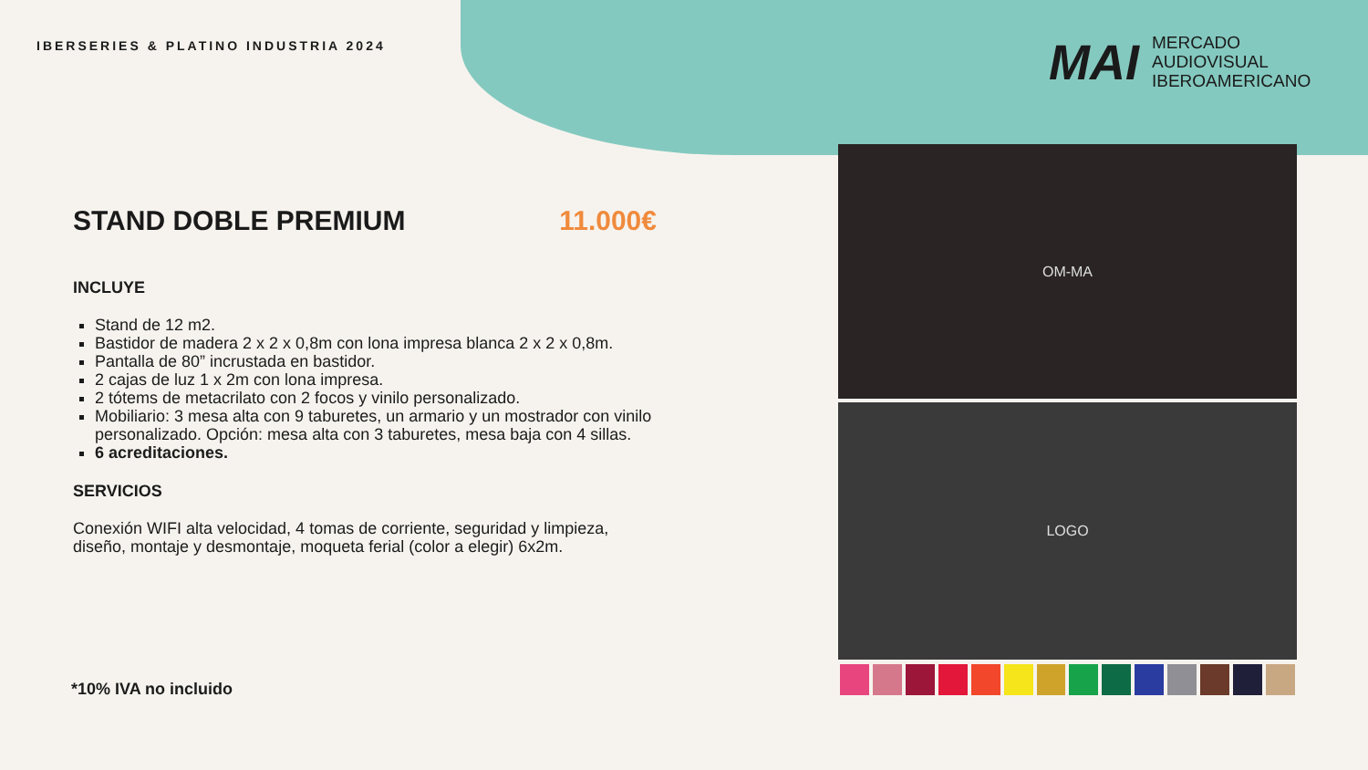IBERSERIES & PLATINO INDUSTRIA 2024
MAI
MERCADO
AUDIOVISUAL
IBEROAMERICANO
STAND DOBLE PREMIUM 11.000€
INCLUYE
Stand de 12 m2.
Bastidor de madera 2 x 2 x 0,8m con lona impresa blanca 2 x 2 x 0,8m.
Pantalla de 80” incrustada en bastidor.
2 cajas de luz 1 x 2m con lona impresa.
2 tótems de metacrilato con 2 focos y vinilo personalizado.
Mobiliario: 3 mesa alta con 9 taburetes, un armario y un mostrador con vinilo personalizado. Opción: mesa alta con 3 taburetes, mesa baja con 4 sillas.
6 acreditaciones.
SERVICIOS
Conexión WIFI alta velocidad, 4 tomas de corriente, seguridad y limpieza, diseño, montaje y desmontaje, moqueta ferial (color a elegir) 6x2m.
*10% IVA no incluido
OM-MA
LOGO